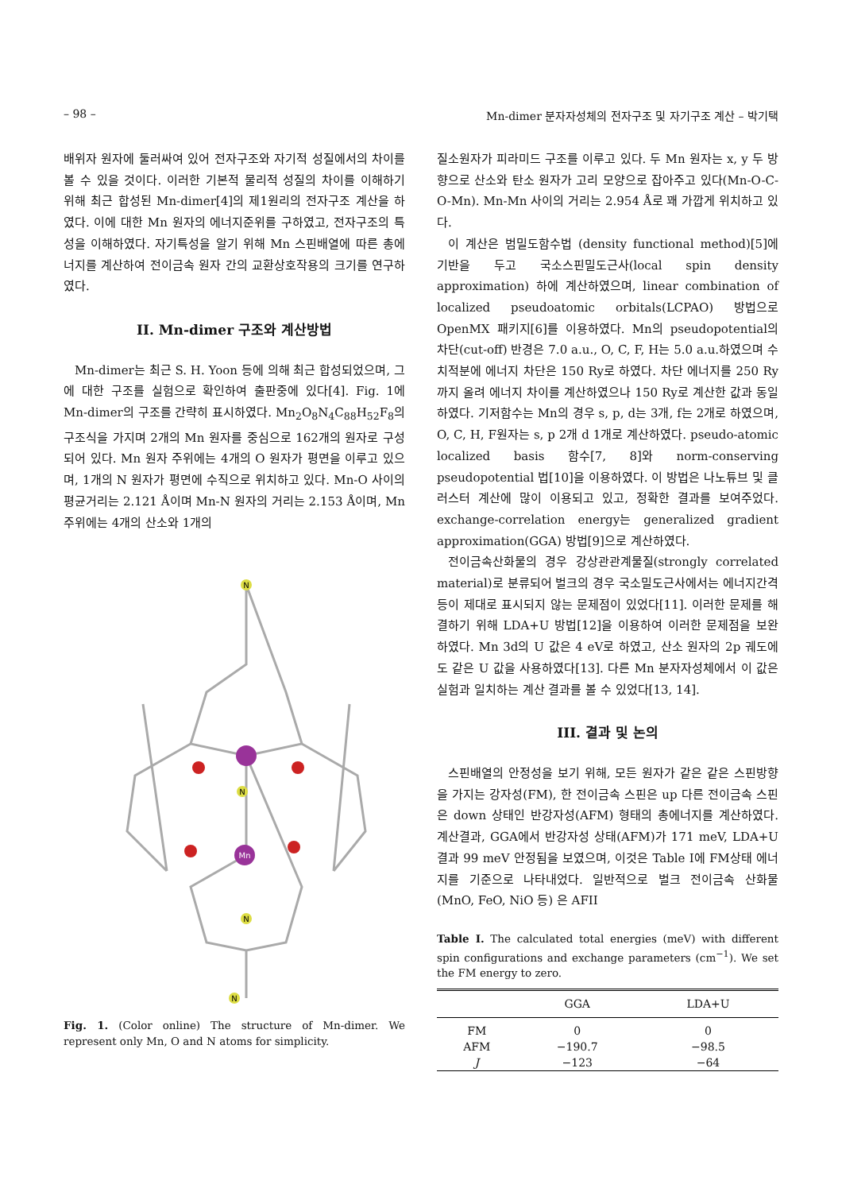– 98 – Mn-dimer 분자자성체의 전자구조 및 자기구조 계산 – 박기택
배위자 원자에 둘러싸여 있어 전자구조와 자기적 성질에서의 차이를 볼 수 있을 것이다. 이러한 기본적 물리적 성질의 차이를 이해하기 위해 최근 합성된 Mn-dimer[4]의 제1원리의 전자구조 계산을 하였다. 이에 대한 Mn 원자의 에너지준위를 구하였고, 전자구조의 특성을 이해하였다. 자기특성을 알기 위해 Mn 스핀배열에 따른 총에너지를 계산하여 전이금속 원자 간의 교환상호작용의 크기를 연구하였다.
II. Mn-dimer 구조와 계산방법
Mn-dimer는 최근 S. H. Yoon 등에 의해 최근 합성되었으며, 그에 대한 구조를 실험으로 확인하여 출판중에 있다[4]. Fig. 1에 Mn-dimer의 구조를 간략히 표시하였다. Mn<sub>2</sub>O<sub>8</sub>N<sub>4</sub>C<sub>88</sub>H<sub>52</sub>F<sub>8</sub>의 구조식을 가지며 2개의 Mn 원자를 중심으로 162개의 원자로 구성되어 있다. Mn 원자 주위에는 4개의 O 원자가 평면을 이루고 있으며, 1개의 N 원자가 평면에 수직으로 위치하고 있다. Mn-O 사이의 평균거리는 2.121 Å이며 Mn-N 원자의 거리는 2.153 Å이며, Mn 주위에는 4개의 산소와 1개의
N
N
Mn
N
N
Fig. 1. (Color online) The structure of Mn-dimer. We represent only Mn, O and N atoms for simplicity.
질소원자가 피라미드 구조를 이루고 있다. 두 Mn 원자는 x, y 두 방향으로 산소와 탄소 원자가 고리 모양으로 잡아주고 있다(Mn-O-C-O-Mn). Mn-Mn 사이의 거리는 2.954 Å로 꽤 가깝게 위치하고 있다.
이 계산은 범밀도함수법 (density functional method)[5]에 기반을 두고 국소스핀밀도근사(local spin density approximation) 하에 계산하였으며, linear combination of localized pseudoatomic orbitals(LCPAO) 방법으로 OpenMX 패키지[6]를 이용하였다. Mn의 pseudopotential의 차단(cut-off) 반경은 7.0 a.u., O, C, F, H는 5.0 a.u.하였으며 수치적분에 에너지 차단은 150 Ry로 하였다. 차단 에너지를 250 Ry까지 올려 에너지 차이를 계산하였으나 150 Ry로 계산한 값과 동일하였다. 기저함수는 Mn의 경우 s, p, d는 3개, f는 2개로 하였으며, O, C, H, F원자는 s, p 2개 d 1개로 계산하였다. pseudo-atomic localized basis 함수[7, 8]와 norm-conserving pseudopotential 법[10]을 이용하였다. 이 방법은 나노튜브 및 클러스터 계산에 많이 이용되고 있고, 정확한 결과를 보여주었다. exchange-correlation energy는 generalized gradient approximation(GGA) 방법[9]으로 계산하였다.
전이금속산화물의 경우 강상관관계물질(strongly correlated material)로 분류되어 벌크의 경우 국소밀도근사에서는 에너지간격 등이 제대로 표시되지 않는 문제점이 있었다[11]. 이러한 문제를 해결하기 위해 LDA+U 방법[12]을 이용하여 이러한 문제점을 보완하였다. Mn 3d의 U 값은 4 eV로 하였고, 산소 원자의 2p 궤도에도 같은 U 값을 사용하였다[13]. 다른 Mn 분자자성체에서 이 값은 실험과 일치하는 계산 결과를 볼 수 있었다[13, 14].
III. 결과 및 논의
스핀배열의 안정성을 보기 위해, 모든 원자가 같은 같은 스핀방향을 가지는 강자성(FM), 한 전이금속 스핀은 up 다른 전이금속 스핀은 down 상태인 반강자성(AFM) 형태의 총에너지를 계산하였다. 계산결과, GGA에서 반강자성 상태(AFM)가 171 meV, LDA+U 결과 99 meV 안정됨을 보였으며, 이것은 Table I에 FM상태 에너지를 기준으로 나타내었다. 일반적으로 벌크 전이금속 산화물(MnO, FeO, NiO 등) 은 AFII
Table I. The calculated total energies (meV) with different spin configurations and exchange parameters (cm<sup>−1</sup>). We set the FM energy to zero.
| | GGA | LDA+U |
| --- | --- | --- |
| FM | 0 | 0 |
| AFM | −190.7 | −98.5 |
| J | −123 | −64 |